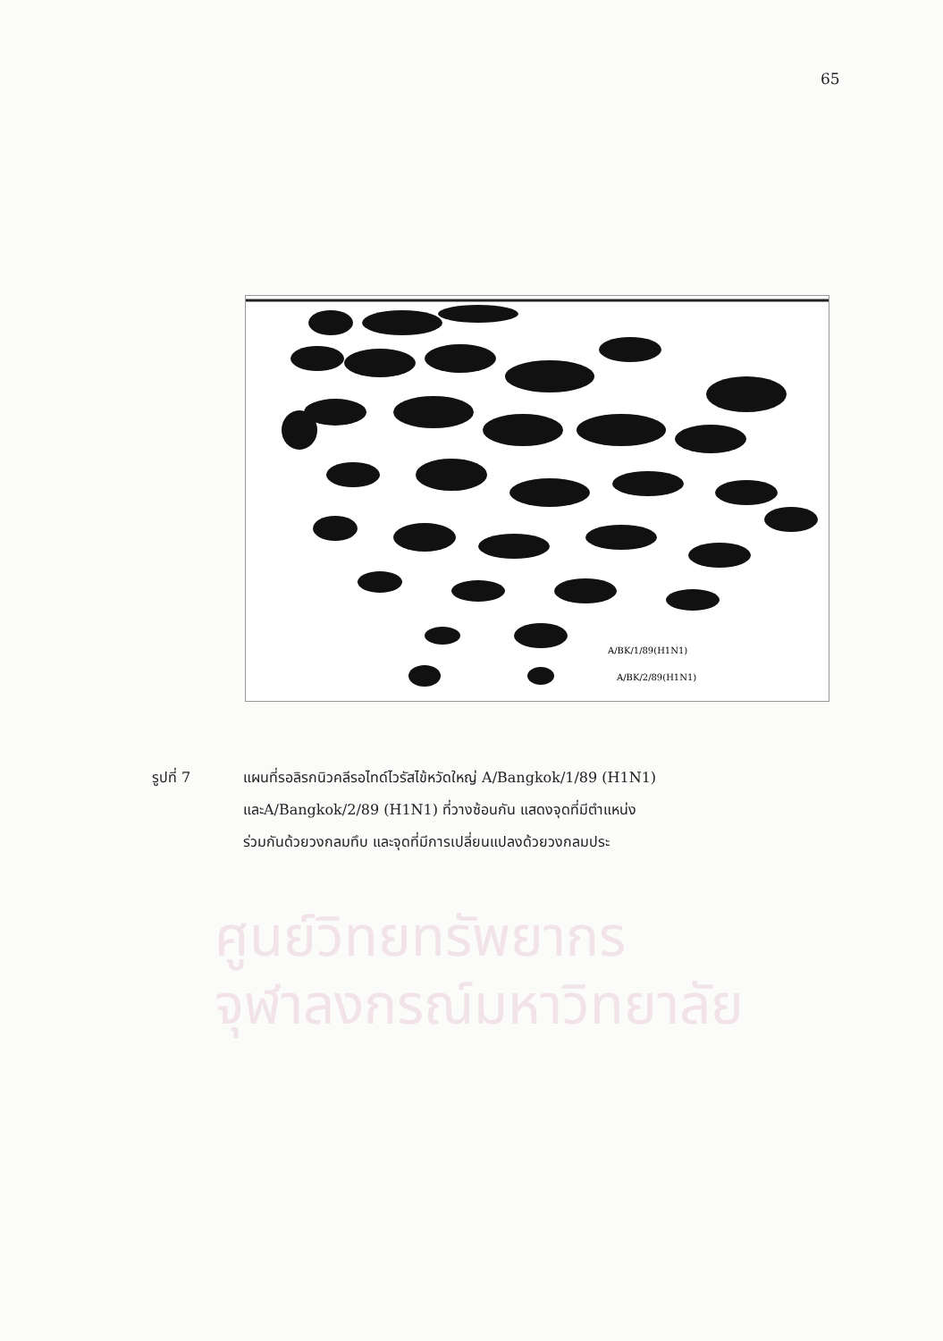65
A/BK/1/89(H1N1)
A/BK/2/89(H1N1)
ศูนย์วิทยทรัพยากร
จุฬาลงกรณ์มหาวิทยาลัย
รูปที่ 7 แผนที่รอลิรกนิวคลีรอไทด์ไวรัสไข้หวัดใหญ่ A/Bangkok/1/89 (H1N1)
และA/Bangkok/2/89 (H1N1) ที่วางซ้อนกัน แสดงจุดที่มีตำแหน่ง
ร่วมกันด้วยวงกลมทึบ และจุดที่มีการเปลี่ยนแปลงด้วยวงกลมประ